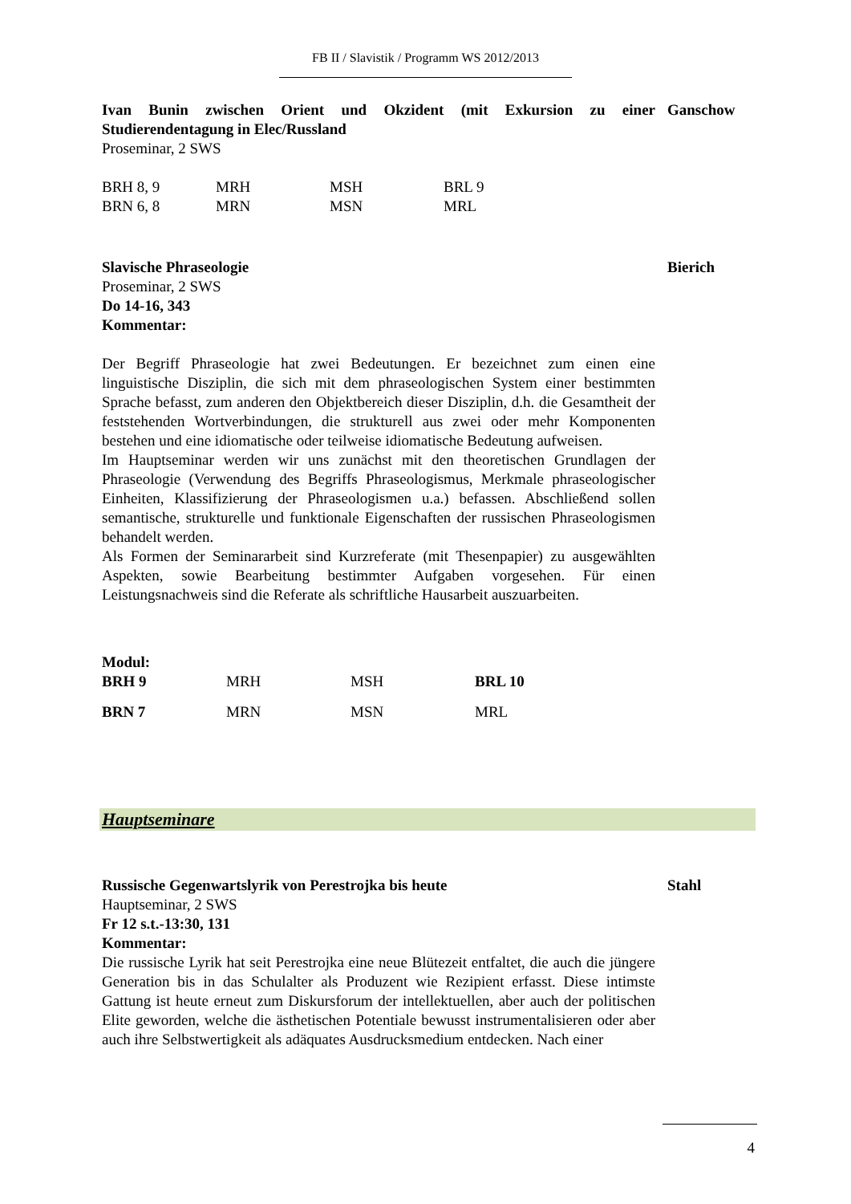FB II / Slavistik / Programm WS 2012/2013
Ivan Bunin zwischen Orient und Okzident (mit Exkursion zu einer Studierendentagung in Elec/Russland
Ganschow
Proseminar, 2 SWS
| BRH 8, 9 | MRH | MSH | BRL 9 |
| BRN 6, 8 | MRN | MSN | MRL |
Slavische Phraseologie Bierich
Proseminar, 2 SWS
Do 14-16, 343
Kommentar:
Der Begriff Phraseologie hat zwei Bedeutungen. Er bezeichnet zum einen eine linguistische Disziplin, die sich mit dem phraseologischen System einer bestimmten Sprache befasst, zum anderen den Objektbereich dieser Disziplin, d.h. die Gesamtheit der feststehenden Wortverbindungen, die strukturell aus zwei oder mehr Komponenten bestehen und eine idiomatische oder teilweise idiomatische Bedeutung aufweisen.
Im Hauptseminar werden wir uns zunächst mit den theoretischen Grundlagen der Phraseologie (Verwendung des Begriffs Phraseologismus, Merkmale phraseologischer Einheiten, Klassifizierung der Phraseologismen u.a.) befassen. Abschließend sollen semantische, strukturelle und funktionale Eigenschaften der russischen Phraseologismen behandelt werden.
Als Formen der Seminararbeit sind Kurzreferate (mit Thesenpapier) zu ausgewählten Aspekten, sowie Bearbeitung bestimmter Aufgaben vorgesehen. Für einen Leistungsnachweis sind die Referate als schriftliche Hausarbeit auszuarbeiten.
Modul:
| BRH 9 | MRH | MSH | BRL 10 |
| BRN 7 | MRN | MSN | MRL |
Hauptseminare
Russische Gegenwartslyrik von Perestrojka bis heute Stahl
Hauptseminar, 2 SWS
Fr 12 s.t.-13:30, 131
Kommentar:
Die russische Lyrik hat seit Perestrojka eine neue Blütezeit entfaltet, die auch die jüngere Generation bis in das Schulalter als Produzent wie Rezipient erfasst. Diese intimste Gattung ist heute erneut zum Diskursforum der intellektuellen, aber auch der politischen Elite geworden, welche die ästhetischen Potentiale bewusst instrumentalisieren oder aber auch ihre Selbstwertigkeit als adäquates Ausdrucksmedium entdecken. Nach einer
4